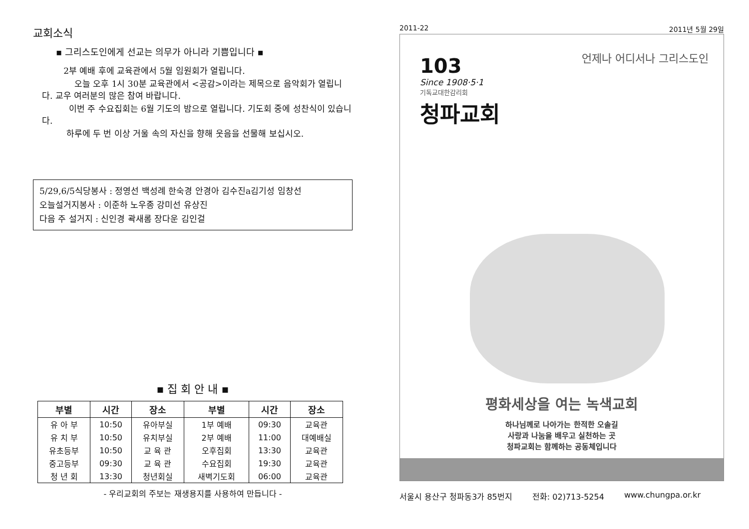교회소식
▪ 그리스도인에게 선교는 의무가 아니라 기쁨입니다 ▪
2부 예배 후에 교육관에서 5월 임원회가 열립니다.
오늘 오후 1시 30분 교육관에서 <공감>이라는 제목으로 음악회가 열립니다. 교우 여러분의 많은 참여 바랍니다.
이번 주 수요집회는 6월 기도의 밤으로 열립니다. 기도회 중에 성찬식이 있습니다.
하루에 두 번 이상 거울 속의 자신을 향해 웃음을 선물해 보십시오.
5/29,6/5식당봉사 : 정영선 백성례 한숙경 안경아 김수진a김기성 임창선
오늘설거지봉사 : 이준하 노우종 강미선 유상진
다음 주 설거지 : 신인경 곽새롬 장다운 김인걸
▪ 집 회 안 내 ▪
| 부별 | 시간 | 장소 | 부별 | 시간 | 장소 |
| --- | --- | --- | --- | --- | --- |
| 유 아 부 | 10:50 | 유아부실 | 1부 예배 | 09:30 | 교육관 |
| 유 치 부 | 10:50 | 유치부실 | 2부 예배 | 11:00 | 대예배실 |
| 유초등부 | 10:50 | 교 육 관 | 오후집회 | 13:30 | 교육관 |
| 중고등부 | 09:30 | 교 육 관 | 수요집회 | 19:30 | 교육관 |
| 청 년 회 | 13:30 | 청년회실 | 새벽기도회 | 06:00 | 교육관 |
- 우리교회의 주보는 재생용지를 사용하여 만듭니다 -
2011-22 2011년 5월 29일
103
Since 1908·5·1
기독교대한감리회
청파교회
언제나 어디서나 그리스도인
평화세상을 여는 녹색교회
하나님께로 나아가는 한적한 오솔길
사랑과 나눔을 배우고 실천하는 곳
청파교회는 함께하는 공동체입니다
서울시 용산구 청파동3가 85번지 전화: 02)713-5254 www.chungpa.or.kr